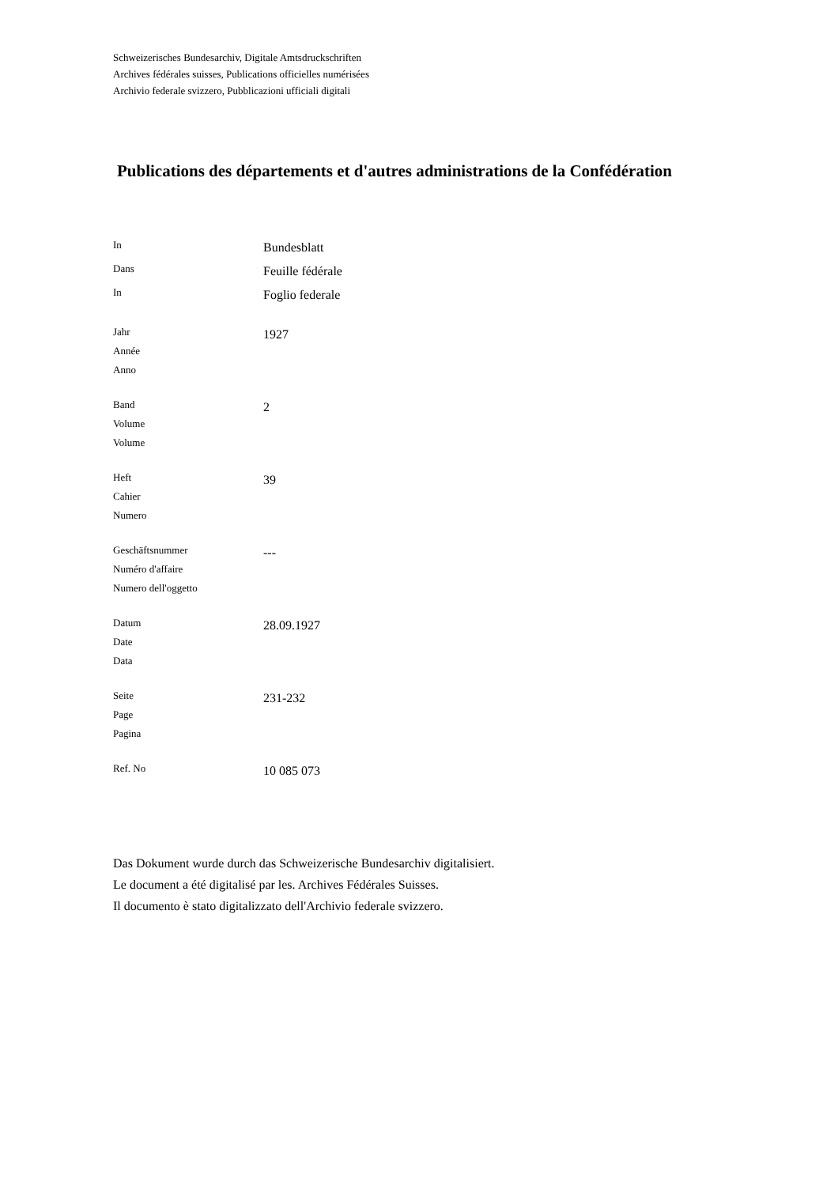Schweizerisches Bundesarchiv, Digitale Amtsdruckschriften
Archives fédérales suisses, Publications officielles numérisées
Archivio federale svizzero, Pubblicazioni ufficiali digitali
Publications des départements et d'autres administrations de la Confédération
| In | Bundesblatt |
| Dans | Feuille fédérale |
| In | Foglio federale |
| Jahr Année Anno | 1927 |
| Band Volume Volume | 2 |
| Heft Cahier Numero | 39 |
| Geschäftsnummer Numéro d'affaire Numero dell'oggetto | --- |
| Datum Date Data | 28.09.1927 |
| Seite Page Pagina | 231-232 |
| Ref. No | 10 085 073 |
Das Dokument wurde durch das Schweizerische Bundesarchiv digitalisiert.
Le document a été digitalisé par les. Archives Fédérales Suisses.
Il documento è stato digitalizzato dell'Archivio federale svizzero.